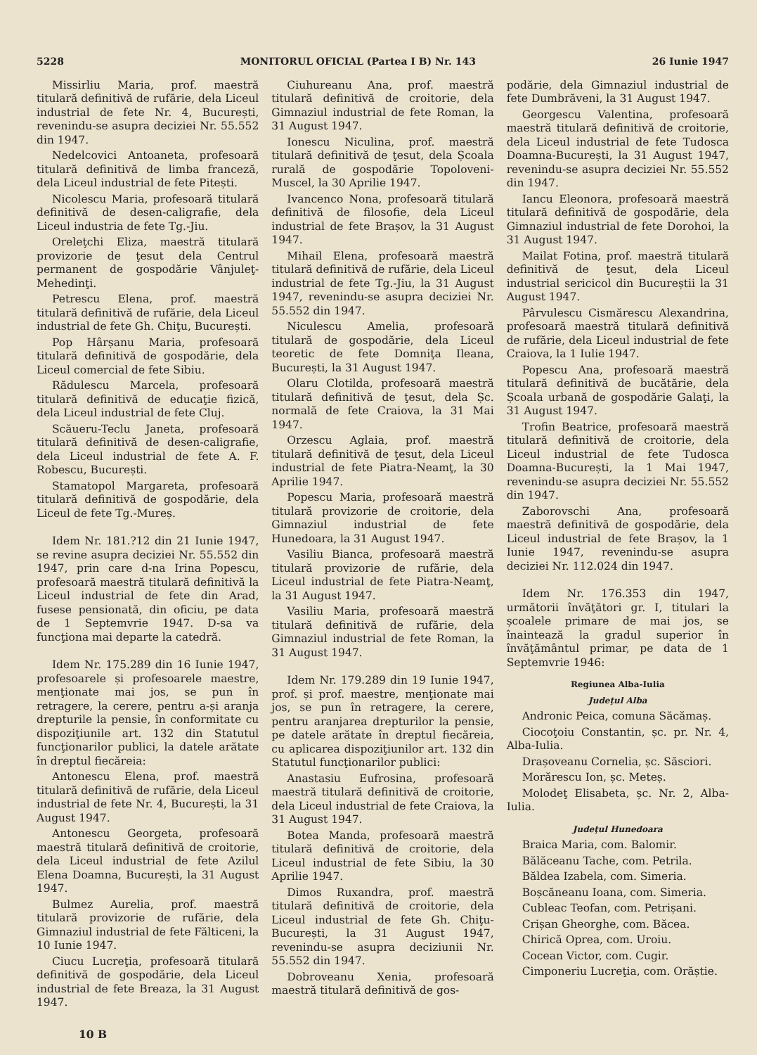5228 MONITORUL OFICIAL (Partea I B) Nr. 143 26 Iunie 1947
Missirliu Maria, prof. maestră titulară definitivă de rufărie, dela Liceul industrial de fete Nr. 4, București, revenindu-se asupra deciziei Nr. 55.552 din 1947.
Nedelcovici Antoaneta, profesoară titulară definitivă de limba franceză, dela Liceul industrial de fete Pitești.
Nicolescu Maria, profesoară titulară definitivă de desen-caligrafie, dela Liceul industria de fete Tg.-Jiu.
Oreleţchi Eliza, maestră titulară provizorie de ţesut dela Centrul permanent de gospodărie Vânjuleţ-Mehedinţi.
Petrescu Elena, prof. maestră titulară definitivă de rufărie, dela Liceul industrial de fete Gh. Chiţu, București.
Pop Hârșanu Maria, profesoară titulară definitivă de gospodărie, dela Liceul comercial de fete Sibiu.
Rădulescu Marcela, profesoară titulară definitivă de educaţie fizică, dela Liceul industrial de fete Cluj.
Scăueru-Teclu Janeta, profesoară titulară definitivă de desen-caligrafie, dela Liceul industrial de fete A. F. Robescu, București.
Stamatopol Margareta, profesoară titulară definitivă de gospodărie, dela Liceul de fete Tg.-Mureș.
Idem Nr. 181.?12 din 21 Iunie 1947, se revine asupra deciziei Nr. 55.552 din 1947, prin care d-na Irina Popescu, profesoară maestră titulară definitivă la Liceul industrial de fete din Arad, fusese pensionată, din oficiu, pe data de 1 Septemvrie 1947. D-sa va funcţiona mai departe la catedră.
Idem Nr. 175.289 din 16 Iunie 1947, profesoarele și profesoarele maestre, menţionate mai jos, se pun în retragere, la cerere, pentru a-și aranja drepturile la pensie, în conformitate cu dispoziţiunile art. 132 din Statutul funcţionarilor publici, la datele arătate în dreptul fiecăreia:
Antonescu Elena, prof. maestră titulară definitivă de rufărie, dela Liceul industrial de fete Nr. 4, București, la 31 August 1947.
Antonescu Georgeta, profesoară maestră titulară definitivă de croitorie, dela Liceul industrial de fete Azilul Elena Doamna, București, la 31 August 1947.
Bulmez Aurelia, prof. maestră titulară provizorie de rufărie, dela Gimnaziul industrial de fete Fălticeni, la 10 Iunie 1947.
Ciucu Lucreţia, profesoară titulară definitivă de gospodărie, dela Liceul industrial de fete Breaza, la 31 August 1947.
Ciuhureanu Ana, prof. maestră titulară definitivă de croitorie, dela Gimnaziul industrial de fete Roman, la 31 August 1947.
Ionescu Niculina, prof. maestră titulară definitivă de ţesut, dela Școala rurală de gospodărie Topoloveni-Muscel, la 30 Aprilie 1947.
Ivancenco Nona, profesoară titulară definitivă de filosofie, dela Liceul industrial de fete Brașov, la 31 August 1947.
Mihail Elena, profesoară maestră titulară definitivă de rufărie, dela Liceul industrial de fete Tg.-Jiu, la 31 August 1947, revenindu-se asupra deciziei Nr. 55.552 din 1947.
Niculescu Amelia, profesoară titulară de gospodărie, dela Liceul teoretic de fete Domniţa Ileana, București, la 31 August 1947.
Olaru Clotilda, profesoară maestră titulară definitivă de ţesut, dela Șc. normală de fete Craiova, la 31 Mai 1947.
Orzescu Aglaia, prof. maestră titulară definitivă de ţesut, dela Liceul industrial de fete Piatra-Neamţ, la 30 Aprilie 1947.
Popescu Maria, profesoară maestră titulară provizorie de croitorie, dela Gimnaziul industrial de fete Hunedoara, la 31 August 1947.
Vasiliu Bianca, profesoară maestră titulară provizorie de rufărie, dela Liceul industrial de fete Piatra-Neamţ, la 31 August 1947.
Vasiliu Maria, profesoară maestră titulară definitivă de rufărie, dela Gimnaziul industrial de fete Roman, la 31 August 1947.
Idem Nr. 179.289 din 19 Iunie 1947, prof. și prof. maestre, menţionate mai jos, se pun în retragere, la cerere, pentru aranjarea drepturilor la pensie, pe datele arătate în dreptul fiecăreia, cu aplicarea dispoziţiunilor art. 132 din Statutul funcţionarilor publici:
Anastasiu Eufrosina, profesoară maestră titulară definitivă de croitorie, dela Liceul industrial de fete Craiova, la 31 August 1947.
Botea Manda, profesoară maestră titulară definitivă de croitorie, dela Liceul industrial de fete Sibiu, la 30 Aprilie 1947.
Dimos Ruxandra, prof. maestră titulară definitivă de croitorie, dela Liceul industrial de fete Gh. Chiţu-București, la 31 August 1947, revenindu-se asupra deciziunii Nr. 55.552 din 1947.
Dobroveanu Xenia, profesoară maestră titulară definitivă de gos-
podărie, dela Gimnaziul industrial de fete Dumbrăveni, la 31 August 1947.
Georgescu Valentina, profesoară maestră titulară definitivă de croitorie, dela Liceul industrial de fete Tudosca Doamna-București, la 31 August 1947, revenindu-se asupra deciziei Nr. 55.552 din 1947.
Iancu Eleonora, profesoară maestră titulară definitivă de gospodărie, dela Gimnaziul industrial de fete Dorohoi, la 31 August 1947.
Mailat Fotina, prof. maestră titulară definitivă de ţesut, dela Liceul industrial sericicol din Bucureștii la 31 August 1947.
Pârvulescu Cismărescu Alexandrina, profesoară maestră titulară definitivă de rufărie, dela Liceul industrial de fete Craiova, la 1 Iulie 1947.
Popescu Ana, profesoară maestră titulară definitivă de bucătărie, dela Școala urbană de gospodărie Galaţi, la 31 August 1947.
Trofin Beatrice, profesoară maestră titulară definitivă de croitorie, dela Liceul industrial de fete Tudosca Doamna-București, la 1 Mai 1947, revenindu-se asupra deciziei Nr. 55.552 din 1947.
Zaborovschi Ana, profesoară maestră definitivă de gospodărie, dela Liceul industrial de fete Brașov, la 1 Iunie 1947, revenindu-se asupra deciziei Nr. 112.024 din 1947.
Idem Nr. 176.353 din 1947, următorii învăţători gr. I, titulari la școalele primare de mai jos, se înaintează la gradul superior în învăţământul primar, pe data de 1 Septemvrie 1946:
Regiunea Alba-Iulia
Judeţul Alba
Andronic Peica, comuna Săcămaș.
Ciocoţoiu Constantin, șc. pr. Nr. 4, Alba-Iulia.
Drașoveanu Cornelia, șc. Săsciori.
Morărescu Ion, șc. Meteș.
Molodeţ Elisabeta, șc. Nr. 2, Alba-Iulia.
Judeţul Hunedoara
Braica Maria, com. Balomir.
Bălăceanu Tache, com. Petrila.
Băldea Izabela, com. Simeria.
Boșcăneanu Ioana, com. Simeria.
Cubleac Teofan, com. Petrișani.
Crișan Gheorghe, com. Băcea.
Chirică Oprea, com. Uroiu.
Cocean Victor, com. Cugir.
Cimponeriu Lucreţia, com. Orăștie.
10 B